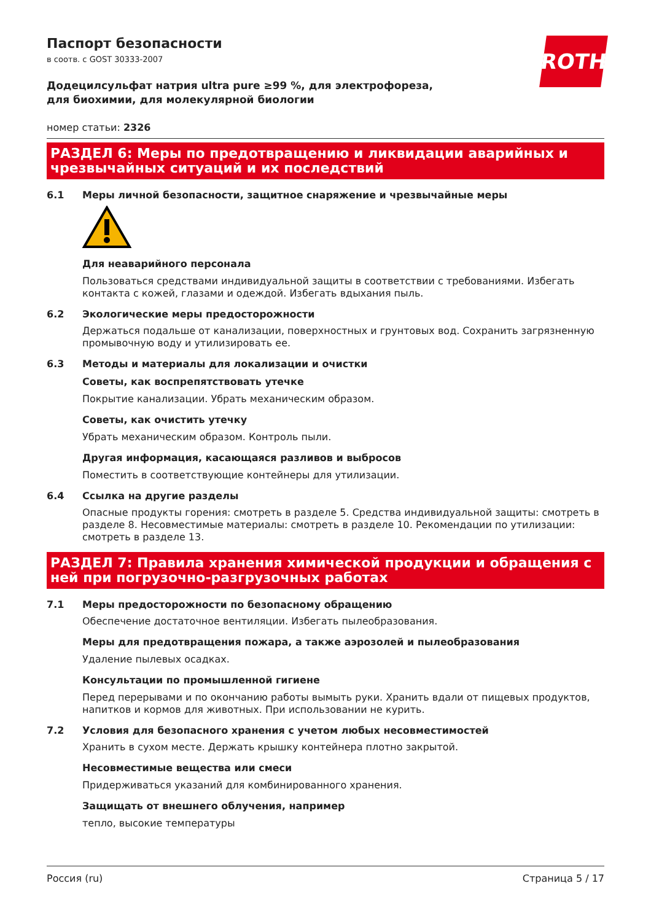ROTH
Паспорт безопасности
в соотв. с GOST 30333-2007
Додецилсульфат натрия ultra pure ≥99 %, для электрофореза, для биохимии, для молекулярной биологии
номер статьи: 2326
РАЗДЕЛ 6: Меры по предотвращению и ликвидации аварийных и чрезвычайных ситуаций и их последствий
6.1 Меры личной безопасности, защитное снаряжение и чрезвычайные меры
Для неаварийного персонала
Пользоваться средствами индивидуальной защиты в соответствии с требованиями. Избегать контакта с кожей, глазами и одеждой. Избегать вдыхания пыль.
6.2 Экологические меры предосторожности
Держаться подальше от канализации, поверхностных и грунтовых вод. Сохранить загрязненную промывочную воду и утилизировать ее.
6.3 Методы и материалы для локализации и очистки
Советы, как воспрепятствовать утечке
Покрытие канализации. Убрать механическим образом.
Советы, как очистить утечку
Убрать механическим образом. Контроль пыли.
Другая информация, касающаяся разливов и выбросов
Поместить в соответствующие контейнеры для утилизации.
6.4 Ссылка на другие разделы
Опасные продукты горения: смотреть в разделе 5. Средства индивидуальной защиты: смотреть в разделе 8. Несовместимые материалы: смотреть в разделе 10. Рекомендации по утилизации: смотреть в разделе 13.
РАЗДЕЛ 7: Правила хранения химической продукции и обращения с ней при погрузочно-разгрузочных работах
7.1 Меры предосторожности по безопасному обращению
Обеспечение достаточное вентиляции. Избегать пылеобразования.
Меры для предотвращения пожара, а также аэрозолей и пылеобразования
Удаление пылевых осадках.
Консультации по промышленной гигиене
Перед перерывами и по окончанию работы вымыть руки. Хранить вдали от пищевых продуктов, напитков и кормов для животных. При использовании не курить.
7.2 Условия для безопасного хранения с учетом любых несовместимостей
Хранить в сухом месте. Держать крышку контейнера плотно закрытой.
Несовместимые вещества или смеси
Придерживаться указаний для комбинированного хранения.
Защищать от внешнего облучения, например
тепло, высокие температуры
Россия (ru) Страница 5 / 17